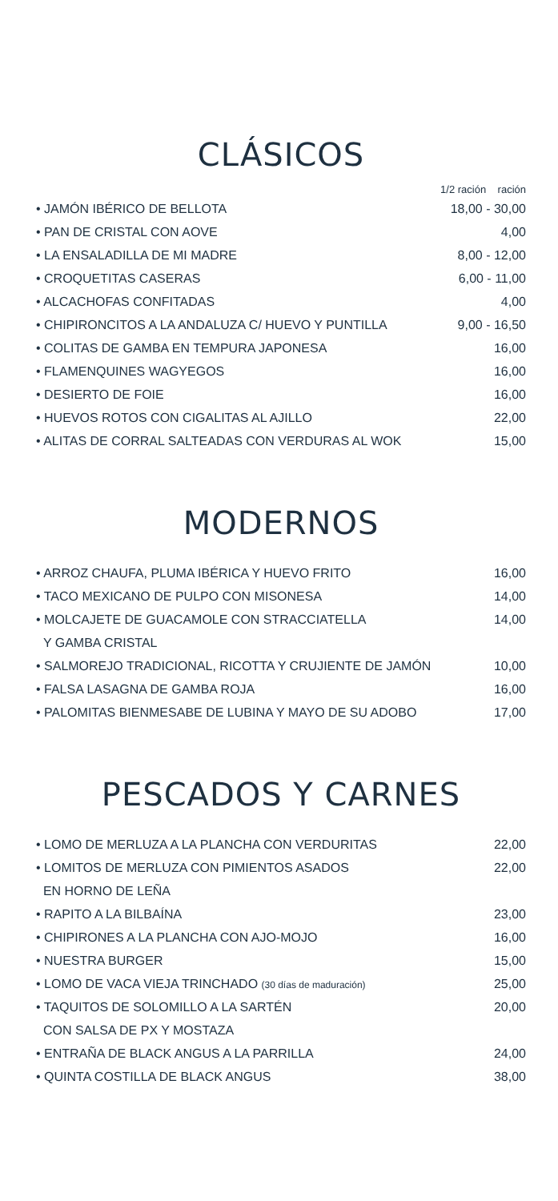CLÁSICOS
| | 1/2 ración ración |
| • JAMÓN IBÉRICO DE BELLOTA | 18,00 - 30,00 |
| • PAN DE CRISTAL CON AOVE | 4,00 |
| • LA ENSALADILLA DE MI MADRE | 8,00 - 12,00 |
| • CROQUETITAS CASERAS | 6,00 - 11,00 |
| • ALCACHOFAS CONFITADAS | 4,00 |
| • CHIPIRONCITOS A LA ANDALUZA C/ HUEVO Y PUNTILLA | 9,00 - 16,50 |
| • COLITAS DE GAMBA EN TEMPURA JAPONESA | 16,00 |
| • FLAMENQUINES WAGYEGOS | 16,00 |
| • DESIERTO DE FOIE | 16,00 |
| • HUEVOS ROTOS CON CIGALITAS AL AJILLO | 22,00 |
| • ALITAS DE CORRAL SALTEADAS CON VERDURAS AL WOK | 15,00 |
MODERNOS
| • ARROZ CHAUFA, PLUMA IBÉRICA Y HUEVO FRITO | 16,00 |
| • TACO MEXICANO DE PULPO CON MISONESA | 14,00 |
| • MOLCAJETE DE GUACAMOLE CON STRACCIATELLA | 14,00 |
| Y GAMBA CRISTAL | |
| • SALMOREJO TRADICIONAL, RICOTTA Y CRUJIENTE DE JAMÓN | 10,00 |
| • FALSA LASAGNA DE GAMBA ROJA | 16,00 |
| • PALOMITAS BIENMESABE DE LUBINA Y MAYO DE SU ADOBO | 17,00 |
PESCADOS Y CARNES
| • LOMO DE MERLUZA A LA PLANCHA CON VERDURITAS | 22,00 |
| • LOMITOS DE MERLUZA CON PIMIENTOS ASADOS | 22,00 |
| EN HORNO DE LEÑA | |
| • RAPITO A LA BILBAÍNA | 23,00 |
| • CHIPIRONES A LA PLANCHA CON AJO-MOJO | 16,00 |
| • NUESTRA BURGER | 15,00 |
| • LOMO DE VACA VIEJA TRINCHADO (30 días de maduración) | 25,00 |
| • TAQUITOS DE SOLOMILLO A LA SARTÉN | 20,00 |
| CON SALSA DE PX Y MOSTAZA | |
| • ENTRAÑA DE BLACK ANGUS A LA PARRILLA | 24,00 |
| • QUINTA COSTILLA DE BLACK ANGUS | 38,00 |